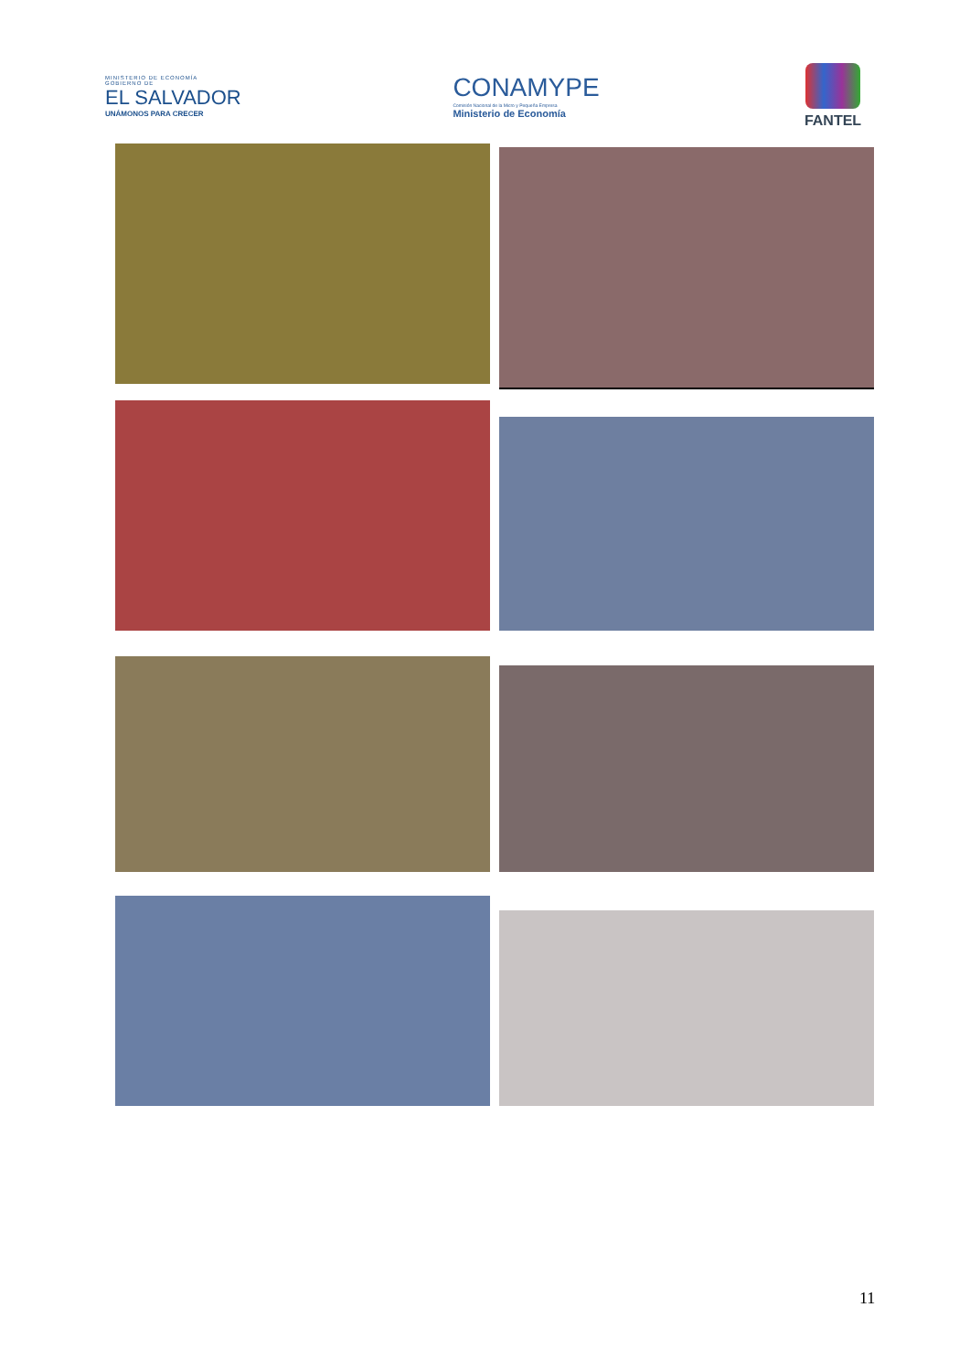MINISTERIO DE ECONOMÍA
GOBIERNO DE
EL SALVADOR
UNÁMONOS PARA CRECER
CONAMYPE
Comisión Nacional de la Micro y Pequeña Empresa
Ministerio de Economía
FANTEL
11